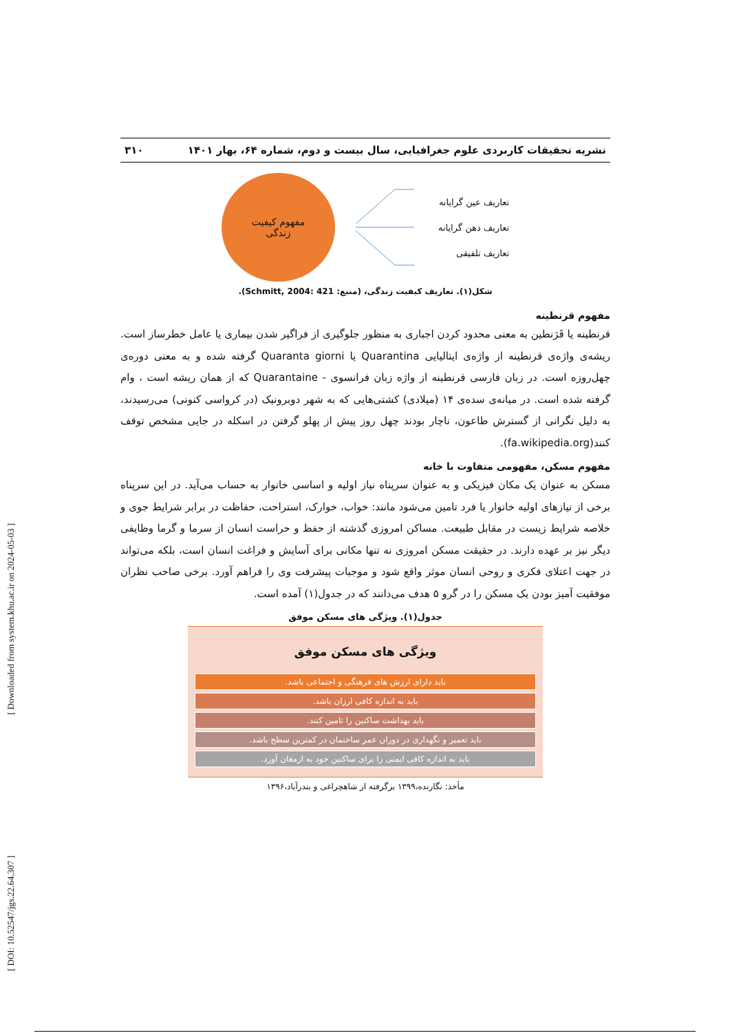نشریه تحقیقات کاربردی علوم جغرافیایی، سال بیست و دوم، شماره ۶۴، بهار ۱۴۰۱ ۳۱۰
تعاریف عین گرایانه
تعاریف ذهن گرایانه
تعاریف تلفیقی
مفهوم کیفیت
زندگی
شکل(۱). تعاریف کیفیت زندگی، (منبع: Schmitt, 2004: 421).
مفهوم قرنطینه
قرنطینه یا قَرَنطین به معنی محدود کردن اجباری به منظور جلوگیری از فراگیر شدن بیماری یا عامل خطرساز است. ریشه‌ی واژه‌ی قرنطینه از واژه‌ی ایتالیایی Quarantina یا Quaranta giorni گرفته شده و به معنی دوره‌ی چهل‌روزه است. در زبان فارسی قرنطینه از واژه زبان فرانسوی - Quarantaine که از همان ریشه است ، وام گرفته شده است. در میانه‌ی سده‌ی ۱۴ (میلادی) کشتی‌هایی که به شهر دوبرونیک (در کرواسی کنونی) می‌رسیدند، به دلیل نگرانی از گسترش طاعون، ناچار بودند چهل روز پیش از پهلو گرفتن در اسکله در جایی مشخص توقف کنند(fa.wikipedia.org).
مفهوم مسکن، مفهومی متفاوت با خانه
مسکن به عنوان یک مکان فیزیکی و به عنوان سرپناه نیاز اولیه و اساسی خانوار به حساب می‌آید. در این سرپناه برخی از نیازهای اولیه خانوار یا فرد تامین می‌شود مانند: خواب، خوارک، استراحت، حفاظت در برابر شرایط جوی و خلاصه شرایط زیست در مقابل طبیعت. مساکن امروزی گذشته از حفظ و حراست انسان از سرما و گرما وظایفی دیگر نیز بر عهده دارند. در حقیقت مسکن امروزی نه تنها مکانی برای آسایش و فراغت انسان است، بلکه می‌تواند در جهت اعتلای فکری و روحی انسان موثر واقع شود و موجبات پیشرفت وی را فراهم آورد. برخی صاحب نظران موفقیت آمیز بودن یک مسکن را در گرو ۵ هدف می‌دانند که در جدول(۱) آمده است.
جدول(۱). ویژگی های مسکن موفق
| ویژگی های مسکن موفق |
| --- |
| باید دارای ارزش های فرهنگی و اجتماعی باشد. |
| باید به اندازه کافی ارزان باشد. |
| باید بهداشت ساکنین را تامین کنند. |
| باید تعمیر و نگهداری در دوران عمر ساختمان در کمترین سطح باشد. |
| باید به اندازه کافی ایمنی را برای ساکنین خود به ارمغان آورد. |
مأخذ: نگارنده،۱۳۹۹ برگرفته از شاهچراغی و بندرآباد،۱۳۹۶
[ DOI: 10.52547/jgs.22.64.307 ] [ Downloaded from system.khu.ac.ir on 2024-05-03 ]